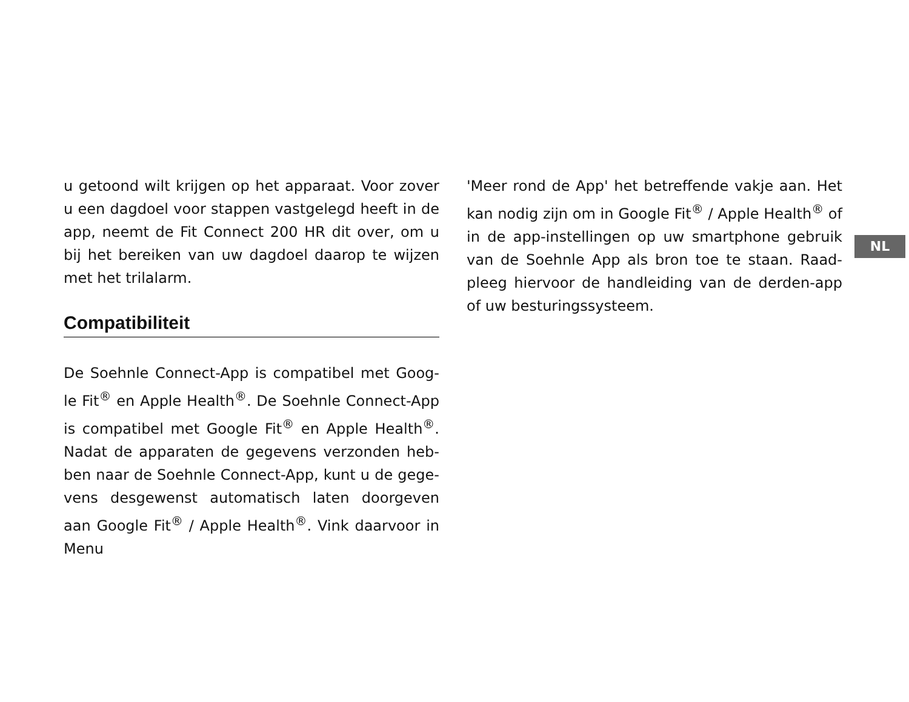u getoond wilt krijgen op het apparaat. Voor zover u een dagdoel voor stappen vastgelegd heeft in de app, neemt de Fit Connect 200 HR dit over, om u bij het bereiken van uw dagdoel daarop te wijzen met het trilalarm.
Compatibiliteit
De Soehnle Connect-App is compatibel met Goog-le Fit<sup>®</sup> en Apple Health<sup>®</sup>. De Soehnle Connect-App is compatibel met Google Fit<sup>®</sup> en Apple Health<sup>®</sup>. Nadat de apparaten de gegevens verzonden heb-ben naar de Soehnle Connect-App, kunt u de gege-vens desgewenst automatisch laten doorgeven aan Google Fit<sup>®</sup> / Apple Health<sup>®</sup>. Vink daarvoor in Menu
'Meer rond de App' het betreffende vakje aan. Het kan nodig zijn om in Google Fit<sup>®</sup> / Apple Health<sup>®</sup> of in de app-instellingen op uw smartphone gebruik van de Soehnle App als bron toe te staan. Raad-pleeg hiervoor de handleiding van de derden-app of uw besturingssysteem.
NL